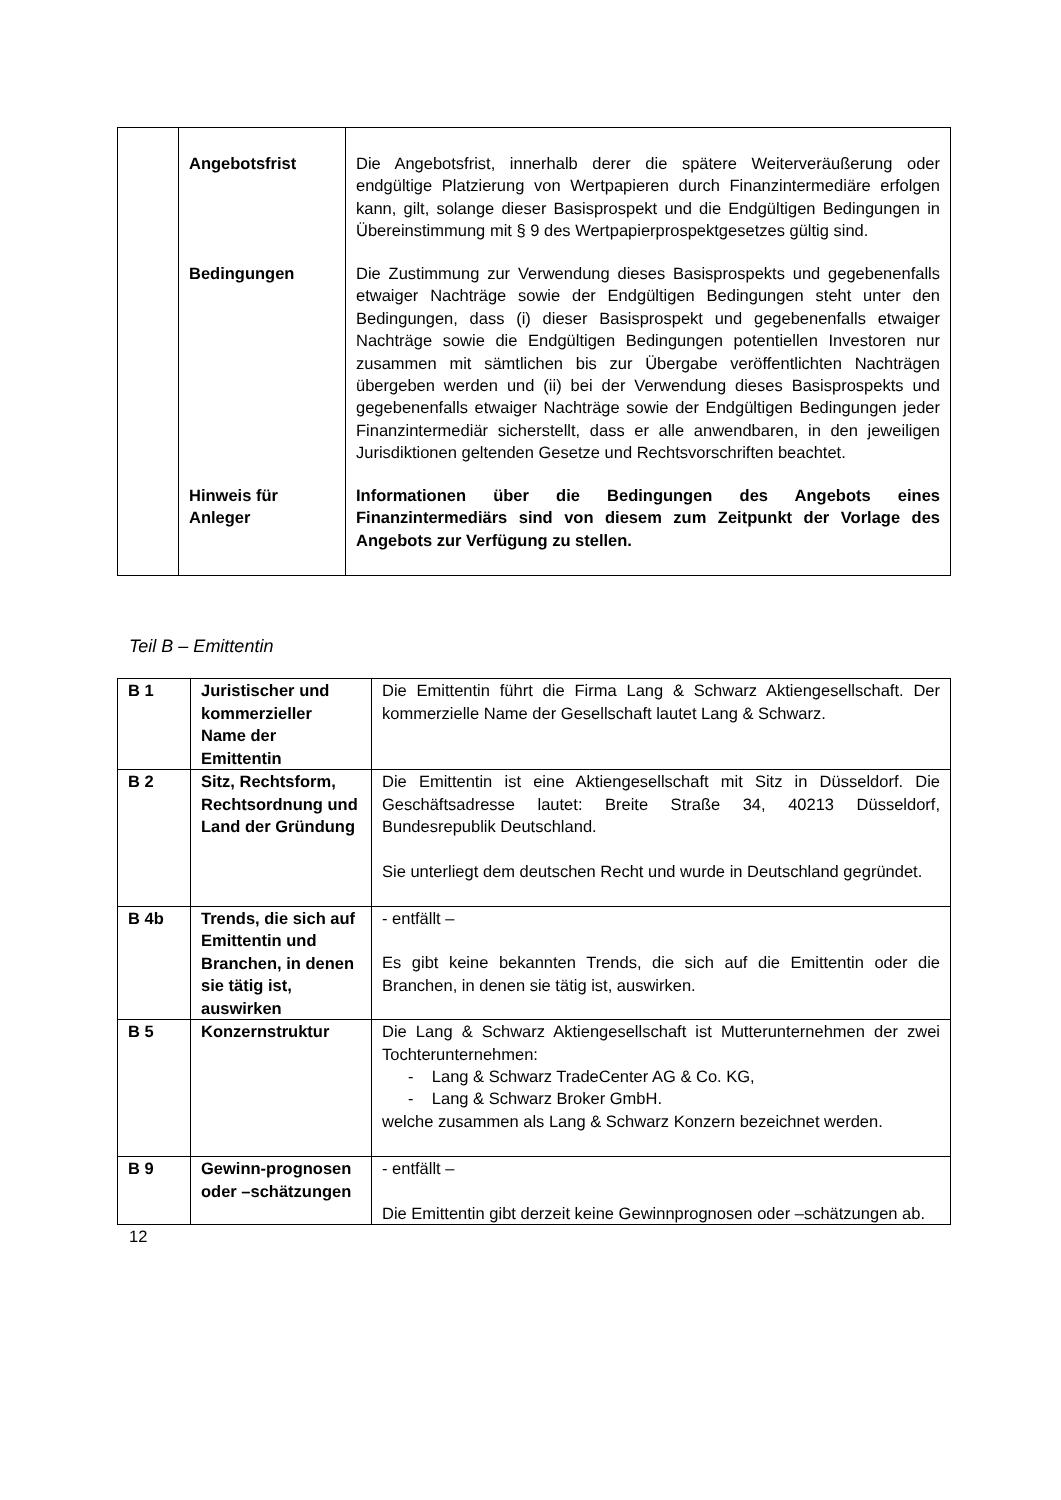| | Angebotsfrist | Die Angebotsfrist, innerhalb derer die spätere Weiterveräußerung oder endgültige Platzierung von Wertpapieren durch Finanzintermediäre erfolgen kann, gilt, solange dieser Basisprospekt und die Endgültigen Bedingungen in Übereinstimmung mit § 9 des Wertpapierprospektgesetzes gültig sind. |
| | Bedingungen | Die Zustimmung zur Verwendung dieses Basisprospekts und gegebenenfalls etwaiger Nachträge sowie der Endgültigen Bedingungen steht unter den Bedingungen, dass (i) dieser Basisprospekt und gegebenenfalls etwaiger Nachträge sowie die Endgültigen Bedingungen potentiellen Investoren nur zusammen mit sämtlichen bis zur Übergabe veröffentlichten Nachträgen übergeben werden und (ii) bei der Verwendung dieses Basisprospekts und gegebenenfalls etwaiger Nachträge sowie der Endgültigen Bedingungen jeder Finanzintermediär sicherstellt, dass er alle anwendbaren, in den jeweiligen Jurisdiktionen geltenden Gesetze und Rechtsvorschriften beachtet. |
| | Hinweis für Anleger | Informationen über die Bedingungen des Angebots eines Finanzintermediärs sind von diesem zum Zeitpunkt der Vorlage des Angebots zur Verfügung zu stellen. |
Teil B – Emittentin
| B 1 | Juristischer und kommerzieller Name der Emittentin | Die Emittentin führt die Firma Lang & Schwarz Aktiengesellschaft. Der kommerzielle Name der Gesellschaft lautet Lang & Schwarz. |
| B 2 | Sitz, Rechtsform, Rechtsordnung und Land der Gründung | Die Emittentin ist eine Aktiengesellschaft mit Sitz in Düsseldorf. Die Geschäftsadresse lautet: Breite Straße 34, 40213 Düsseldorf, Bundesrepublik Deutschland. Sie unterliegt dem deutschen Recht und wurde in Deutschland gegründet. |
| B 4b | Trends, die sich auf Emittentin und Branchen, in denen sie tätig ist, auswirken | - entfällt – Es gibt keine bekannten Trends, die sich auf die Emittentin oder die Branchen, in denen sie tätig ist, auswirken. |
| B 5 | Konzernstruktur | Die Lang & Schwarz Aktiengesellschaft ist Mutterunternehmen der zwei Tochterunternehmen: - Lang & Schwarz TradeCenter AG & Co. KG, - Lang & Schwarz Broker GmbH. welche zusammen als Lang & Schwarz Konzern bezeichnet werden. |
| B 9 | Gewinn-prognosen oder –schätzungen | - entfällt – Die Emittentin gibt derzeit keine Gewinnprognosen oder –schätzungen ab. |
12